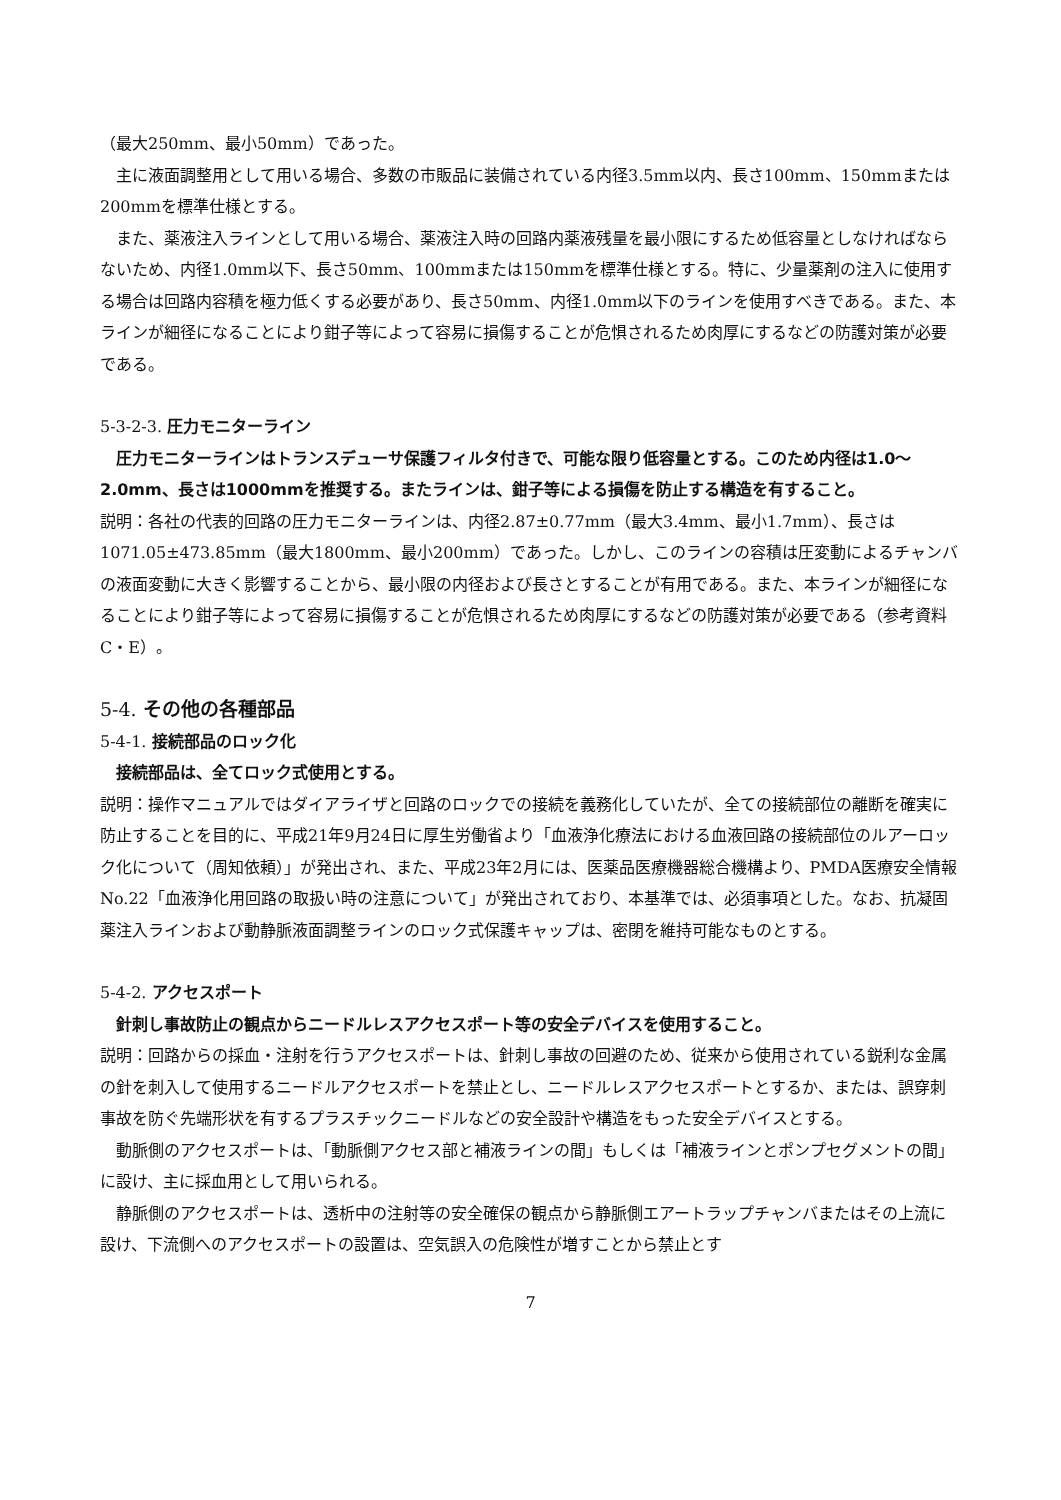（最大250mm、最小50mm）であった。
主に液面調整用として用いる場合、多数の市販品に装備されている内径3.5mm以内、長さ100mm、150mmまたは200mmを標準仕様とする。
また、薬液注入ラインとして用いる場合、薬液注入時の回路内薬液残量を最小限にするため低容量としなければならないため、内径1.0mm以下、長さ50mm、100mmまたは150mmを標準仕様とする。特に、少量薬剤の注入に使用する場合は回路内容積を極力低くする必要があり、長さ50mm、内径1.0mm以下のラインを使用すべきである。また、本ラインが細径になることにより鉗子等によって容易に損傷することが危惧されるため肉厚にするなどの防護対策が必要である。
5-3-2-3. 圧力モニターライン
圧力モニターラインはトランスデューサ保護フィルタ付きで、可能な限り低容量とする。このため内径は1.0～2.0mm、長さは1000mmを推奨する。またラインは、鉗子等による損傷を防止する構造を有すること。
説明：各社の代表的回路の圧力モニターラインは、内径2.87±0.77mm（最大3.4mm、最小1.7mm）、長さは1071.05±473.85mm（最大1800mm、最小200mm）であった。しかし、このラインの容積は圧変動によるチャンバの液面変動に大きく影響することから、最小限の内径および長さとすることが有用である。また、本ラインが細径になることにより鉗子等によって容易に損傷することが危惧されるため肉厚にするなどの防護対策が必要である（参考資料C・E）。
5-4. その他の各種部品
5-4-1. 接続部品のロック化
接続部品は、全てロック式使用とする。
説明：操作マニュアルではダイアライザと回路のロックでの接続を義務化していたが、全ての接続部位の離断を確実に防止することを目的に、平成21年9月24日に厚生労働省より「血液浄化療法における血液回路の接続部位のルアーロック化について（周知依頼）」が発出され、また、平成23年2月には、医薬品医療機器総合機構より、PMDA医療安全情報No.22「血液浄化用回路の取扱い時の注意について」が発出されており、本基準では、必須事項とした。なお、抗凝固薬注入ラインおよび動静脈液面調整ラインのロック式保護キャップは、密閉を維持可能なものとする。
5-4-2. アクセスポート
針刺し事故防止の観点からニードルレスアクセスポート等の安全デバイスを使用すること。
説明：回路からの採血・注射を行うアクセスポートは、針刺し事故の回避のため、従来から使用されている鋭利な金属の針を刺入して使用するニードルアクセスポートを禁止とし、ニードルレスアクセスポートとするか、または、誤穿刺事故を防ぐ先端形状を有するプラスチックニードルなどの安全設計や構造をもった安全デバイスとする。
動脈側のアクセスポートは、「動脈側アクセス部と補液ラインの間」もしくは「補液ラインとポンプセグメントの間」に設け、主に採血用として用いられる。
静脈側のアクセスポートは、透析中の注射等の安全確保の観点から静脈側エアートラップチャンバまたはその上流に設け、下流側へのアクセスポートの設置は、空気誤入の危険性が増すことから禁止とす
7